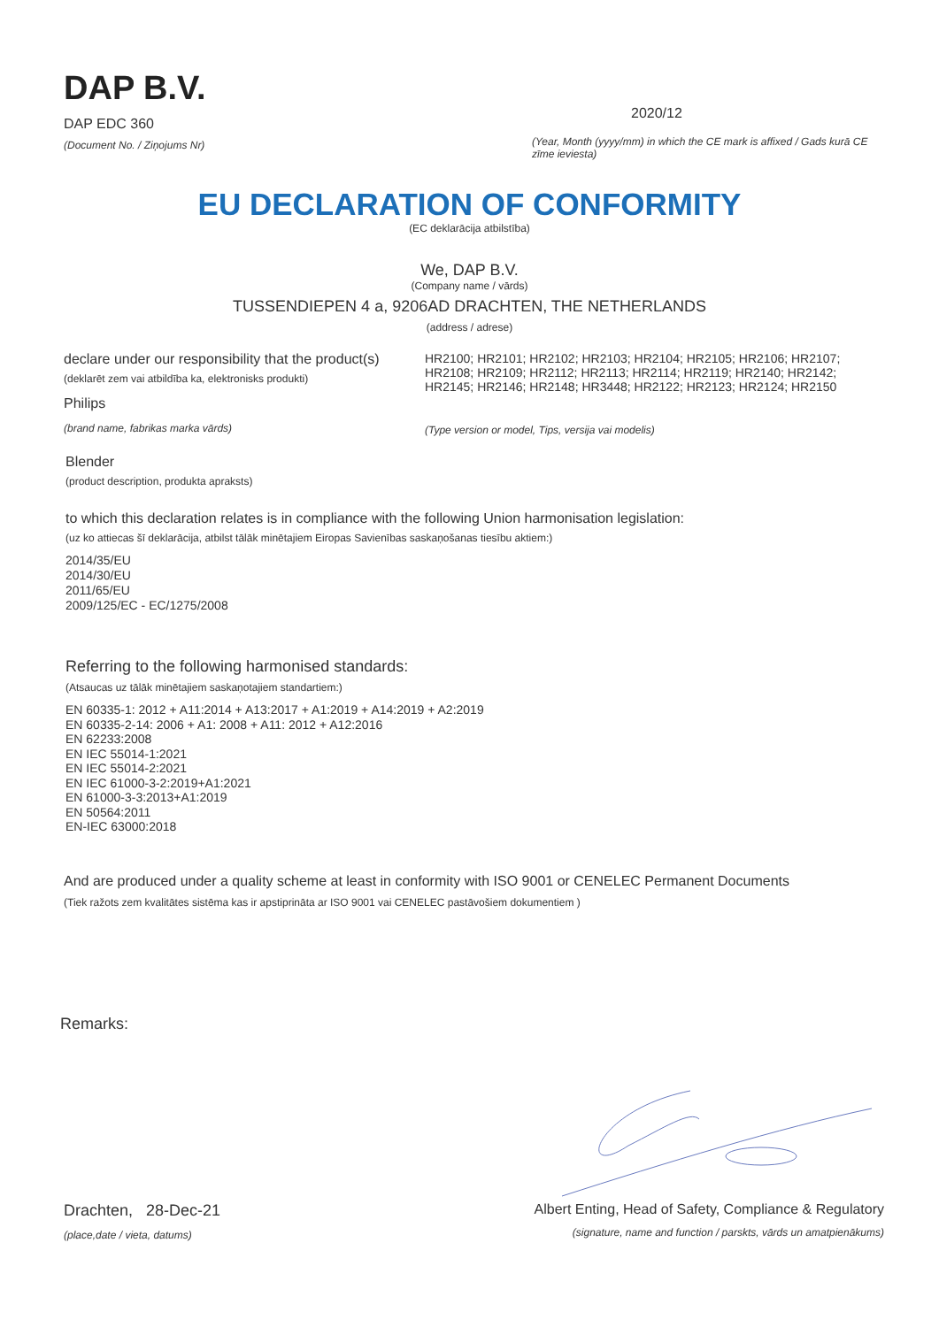DAP B.V.
DAP EDC 360
(Document No. / Ziņojums Nr)
2020/12
(Year, Month (yyyy/mm) in which the CE mark is affixed / Gads kurā CE zīme ieviesta)
EU DECLARATION OF CONFORMITY
(EC deklarācija atbilstība)
We, DAP B.V.
(Company name / vārds)
TUSSENDIEPEN 4 a, 9206AD DRACHTEN, THE NETHERLANDS
(address / adrese)
declare under our responsibility that the product(s)
(deklarēt zem vai atbildība ka, elektronisks produkti)
Philips
(brand name, fabrikas marka vārds)
HR2100; HR2101; HR2102; HR2103; HR2104; HR2105; HR2106; HR2107; HR2108; HR2109; HR2112; HR2113; HR2114; HR2119; HR2140; HR2142; HR2145; HR2146; HR2148; HR3448; HR2122; HR2123; HR2124; HR2150
(Type version or model, Tips, versija vai modelis)
Blender
(product description, produkta apraksts)
to which this declaration relates is in compliance with the following Union harmonisation legislation:
(uz ko attiecas šī deklarācija, atbilst tālāk minētajiem Eiropas Savienības saskaņošanas tiesību aktiem:)
2014/35/EU
2014/30/EU
2011/65/EU
2009/125/EC - EC/1275/2008
Referring to the following harmonised standards:
(Atsaucas uz tālāk minētajiem saskaņotajiem standartiem:)
EN 60335-1: 2012 + A11:2014 + A13:2017 + A1:2019 + A14:2019 + A2:2019
EN 60335-2-14: 2006 + A1: 2008 + A11: 2012 + A12:2016
EN 62233:2008
EN IEC 55014-1:2021
EN IEC 55014-2:2021
EN IEC 61000-3-2:2019+A1:2021
EN 61000-3-3:2013+A1:2019
EN 50564:2011
EN-IEC 63000:2018
And are produced under a quality scheme at least in conformity with ISO 9001 or CENELEC Permanent Documents
(Tiek ražots zem kvalitātes sistēma kas ir apstiprināta ar ISO 9001 vai CENELEC pastāvošiem dokumentiem )
Remarks:
Drachten, 28-Dec-21
(place,date / vieta, datums)
Albert Enting, Head of Safety, Compliance & Regulatory
(signature, name and function / parskts, vārds un amatpienākums)